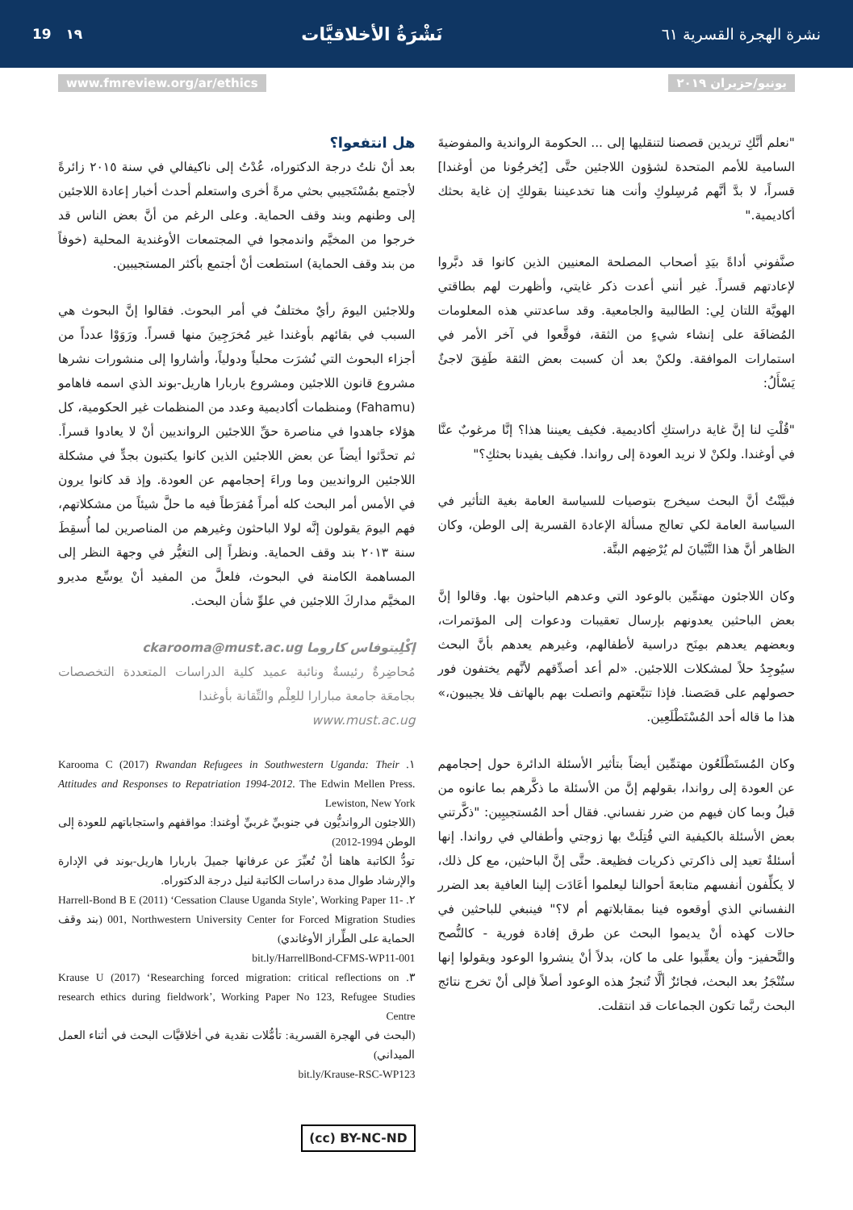نشرة الهجرة القسرية ٦١ نَشْرَةُ الأخلاقيَّات ١٩ 19
يونيو/حزيران ٢٠١٩ www.fmreview.org/ar/ethics
"نعلم أنَّكِ تريدين قصصنا لتنقليها إلى ... الحكومة الرواندية والمفوضيةَ السامية للأمم المتحدة لشؤون اللاجئين حتَّى [يُخرجُونا من أوغندا] قسراً، لا بدَّ أنَّهم مُرسِلوكِ وأنت هنا تخدعيننا بقولكِ إن غاية بحثك أكاديمية."
صنَّفوني أداةً بيَدِ أصحاب المصلحة المعنيين الذين كانوا قد دبَّروا لإعادتهم قسراً. غير أنني أعدت ذكر غايتي، وأظهرت لهم بطاقتي الهويَّة اللتان لِي: الطالبية والجامعية. وقد ساعدتني هذه المعلومات المُضافَة على إنشاء شيءٍ من الثقة، فوقَّعوا في آخر الأمر في استمارات الموافقة. ولكنْ بعد أن كسبت بعض الثقة طَفِقَ لاجئٌ يَسْأَلُ:
"قُلْتِ لنا إنَّ غاية دراستكِ أكاديمية. فكيف يعيننا هذا؟ إنَّا مرغوبٌ عنَّا في أوغندا. ولكنْ لا نريد العودة إلى رواندا. فكيف يفيدنا بحثكِ؟"
فبيَّنْتُ أنَّ البحث سيخرج بتوصيات للسياسة العامة بغية التأثير في السياسة العامة لكي تعالج مسألة الإعادة القسرية إلى الوطن، وكان الظاهر أنَّ هذا التَّبْيانَ لم يُرْضِهم البتَّة.
وكان اللاجئون مهتمِّين بالوعود التي وعدهم الباحثون بها. وقالوا إنَّ بعض الباحثين يعدونهم بإرسال تعقيبات ودعوات إلى المؤتمرات، وبعضهم يعدهم بمِنَح دراسية لأطفالهم، وغيرهم يعدهم بأنَّ البحث سيُوجِدُ حلاً لمشكلات اللاجئين. «لم أعد أصدِّقهم لأنَّهم يختفون فور حصولهم على قصَصنا. فإذا تتبَّعتهم واتصلت بهم بالهاتف فلا يجيبون،» هذا ما قاله أحد المُسْتَطْلَعِين.
وكان المُستَطْلَعُون مهتمِّين أيضاً بتأثير الأسئلة الدائرة حول إحجامهم عن العودة إلى رواندا، بقولهم إنَّ من الأسئلة ما ذكَّرهم بما عانوه من قبلُ وبما كان فيهم من ضرر نفساني. فقال أحد المُستجيبِين: "ذكَّرتني بعض الأسئلة بالكيفية التي قُتِلَتْ بها زوجتي وأطفالي في رواندا. إنها أسئلةٌ تعيد إلى ذاكرتي ذكريات فظيعة. حتَّى إنَّ الباحثين، مع كل ذلك، لا يكلِّفون أنفسهم متابعةَ أحوالنا ليعلموا أعَادَت إلينا العافية بعد الضرر النفساني الذي أوقعوه فينا بمقابلاتهم أم لا؟" فينبغي للباحثين في حالات كهذه أنْ يديموا البحث عن طرق إفادة فورية - كالنُّصح والتَّحفيز- وأن يعقِّبوا على ما كان، بدلاً أنْ ينشروا الوعود ويقولوا إنها ستُنْجَزُ بعد البحث، فجائزٌ ألَّا تُنجزُ هذه الوعود أصلاً فإلى أنْ تخرج نتائج البحث ربَّما تكون الجماعات قد انتقلت.
هل انتفعوا؟
بعد أنْ نلتُ درجة الدكتوراه، عُدْتُ إلى ناكيفالي في سنة ٢٠١٥ زائرةً لأجتمع بمُسْتَجيبي بحثي مرةً أخرى واستعلم أحدث أخبار إعادة اللاجئين إلى وطنهم وبند وقف الحماية. وعلى الرغم من أنَّ بعض الناس قد خرجوا من المخيَّم واندمجوا في المجتمعات الأوغندية المحلية (خوفاً من بند وقف الحماية) استطعت أنْ أجتمع بأكثر المستجيبين.
وللاجئين اليومَ رأيٌ مختلفٌ في أمر البحوث. فقالوا إنَّ البحوث هي السبب في بقائهم بأوغندا غير مُخرَجِينَ منها قسراً. ورَوَوْا عدداً من أجزاء البحوث التي نُشرَت محلياً ودولياً، وأشاروا إلى منشورات نشرها مشروع قانون اللاجئين ومشروع باربارا هاريل-بوند الذي اسمه فاهامو (Fahamu) ومنظمات أكاديمية وعدد من المنظمات غير الحكومية، كل هؤلاء جاهدوا في مناصرة حقِّ اللاجئين الروانديين أنْ لا يعادوا قسراً. ثم تحدَّثوا أيضاً عن بعض اللاجئين الذين كانوا يكتبون بجدٍّ في مشكلة اللاجئين الروانديين وما وراءَ إحجامهم عن العودة. وإذ قد كانوا يرون في الأمس أمر البحث كله أمراً مُفرَطاً فيه ما حلَّ شيئاً من مشكلاتهم، فهم اليومَ يقولون إنَّه لولا الباحثون وغيرهم من المناصرين لما أُسقِطَ سنة ٢٠١٣ بند وقف الحماية. ونظراً إلى التغيُّر في وجهة النظر إلى المساهمة الكامنة في البحوث، فلعلَّ من المفيد أنْ يوسِّع مديرو المخيَّم مداركَ اللاجئين في علوِّ شأن البحث.
إكْلِيتوفاس كاروما ckarooma@must.ac.ug
مُحاضِرةٌ رئيسةٌ ونائبة عميد كلية الدراسات المتعددة التخصصات بجامعَة جامعة مبارارا للعِلْم والتِّقانة بأوغندا
www.must.ac.ug
١. Karooma C (2017) Rwandan Refugees in Southwestern Uganda: Their Attitudes and Responses to Repatriation 1994-2012. The Edwin Mellen Press. Lewiston, New York
(اللاجئون الروانديُّون في جنوبيِّ غربيِّ أوغندا: مواقفهم واستجاباتهم للعودة إلى الوطن 1994-2012)
تودُّ الكاتبة هاهنا أنْ تُعبِّرَ عن عرفانها جميلَ باربارا هاريل-بوند في الإدارة والإرشاد طوال مدة دراسات الكاتبة لنيل درجة الدكتوراه.
٢. Harrell-Bond B E (2011) ‘Cessation Clause Uganda Style’, Working Paper 11-001, Northwestern University Center for Forced Migration Studies (بند وقف الحماية على الطِّراز الأوغاندي)
bit.ly/HarrellBond-CFMS-WP11-001
٣. Krause U (2017) ‘Researching forced migration: critical reflections on research ethics during fieldwork’, Working Paper No 123, Refugee Studies Centre
(البحث في الهجرة القسرية: تأمُّلات نقدية في أخلاقيَّات البحث في أثناء العمل الميداني)
bit.ly/Krause-RSC-WP123
(cc) BY-NC-ND